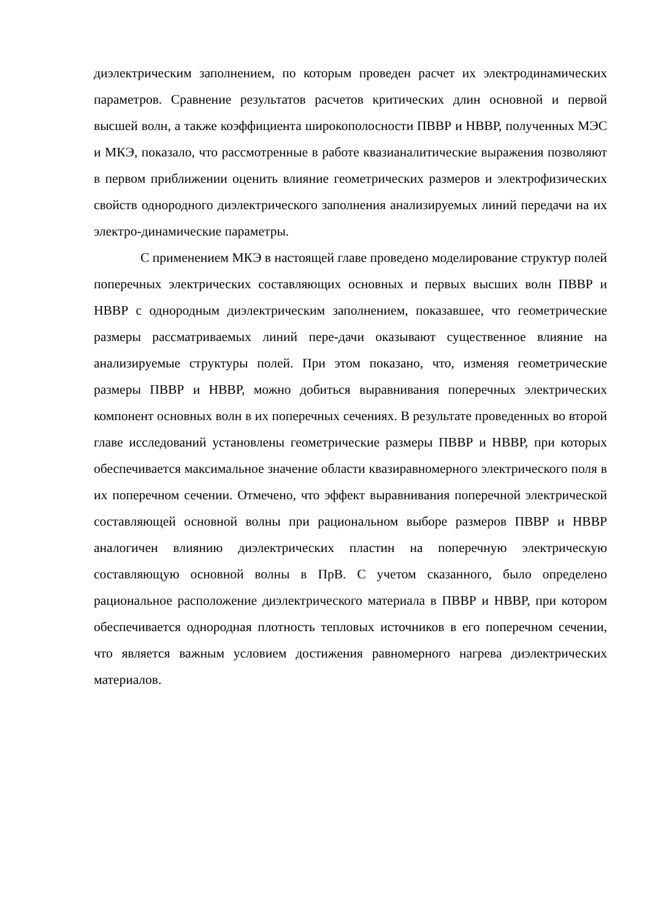диэлектрическим заполнением, по которым проведен расчет их электродинамических параметров. Сравнение результатов расчетов критических длин основной и первой высшей волн, а также коэффициента широкополосности ПВВР и НВВР, полученных МЭС и МКЭ, показало, что рассмотренные в работе квазианалитические выражения позволяют в первом приближении оценить влияние геометрических размеров и электрофизических свойств однородного диэлектрического заполнения анализируемых линий передачи на их электро-динамические параметры.
С применением МКЭ в настоящей главе проведено моделирование структур полей поперечных электрических составляющих основных и первых высших волн ПВВР и НВВР с однородным диэлектрическим заполнением, показавшее, что геометрические размеры рассматриваемых линий пере-дачи оказывают существенное влияние на анализируемые структуры полей. При этом показано, что, изменяя геометрические размеры ПВВР и НВВР, можно добиться выравнивания поперечных электрических компонент основных волн в их поперечных сечениях. В результате проведенных во второй главе исследований установлены геометрические размеры ПВВР и НВВР, при которых обеспечивается максимальное значение области квазиравномерного электрического поля в их поперечном сечении. Отмечено, что эффект выравнивания поперечной электрической составляющей основной волны при рациональном выборе размеров ПВВР и НВВР аналогичен влиянию диэлектрических пластин на поперечную электрическую составляющую основной волны в ПрВ. С учетом сказанного, было определено рациональное расположение диэлектрического материала в ПВВР и НВВР, при котором обеспечивается однородная плотность тепловых источников в его поперечном сечении, что является важным условием достижения равномерного нагрева диэлектрических материалов.